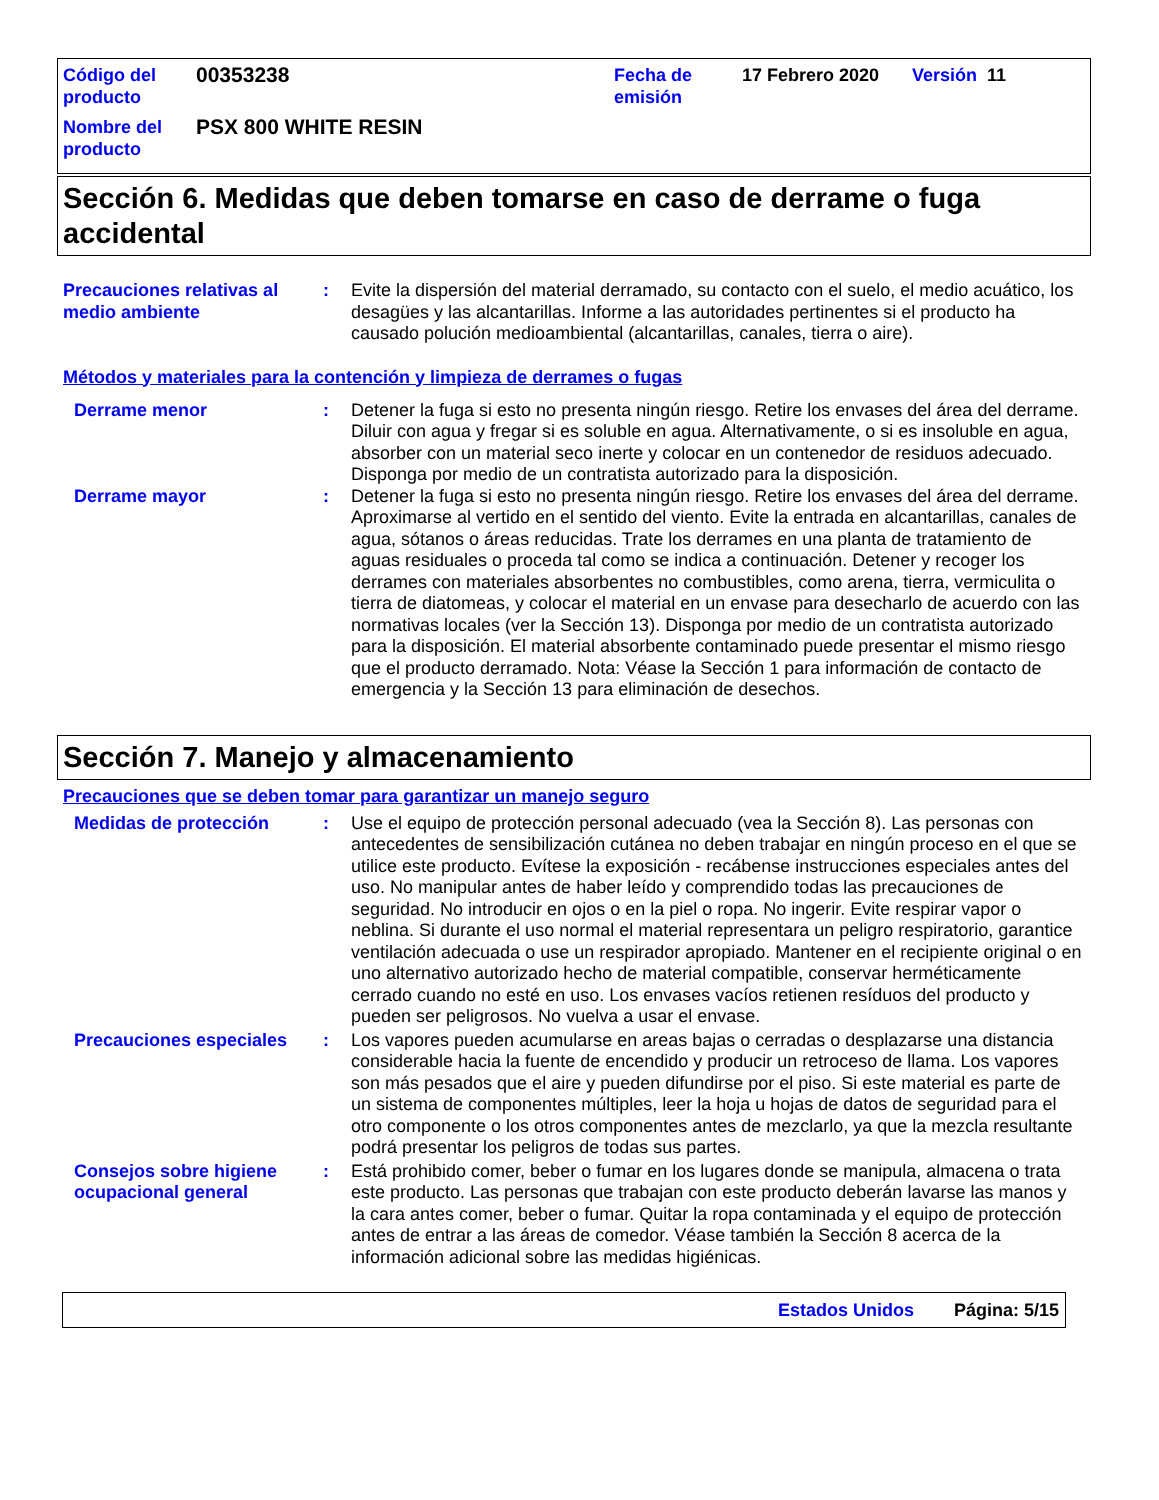| Código del producto | 00353238 | Fecha de emisión | 17 Febrero 2020 | Versión 11 |
| Nombre del producto | PSX 800 WHITE RESIN | | | |
Sección 6. Medidas que deben tomarse en caso de derrame o fuga accidental
Precauciones relativas al medio ambiente
: Evite la dispersión del material derramado, su contacto con el suelo, el medio acuático, los desagües y las alcantarillas. Informe a las autoridades pertinentes si el producto ha causado polución medioambiental (alcantarillas, canales, tierra o aire).
Métodos y materiales para la contención y limpieza de derrames o fugas
Derrame menor : Detener la fuga si esto no presenta ningún riesgo. Retire los envases del área del derrame. Diluir con agua y fregar si es soluble en agua. Alternativamente, o si es insoluble en agua, absorber con un material seco inerte y colocar en un contenedor de residuos adecuado. Disponga por medio de un contratista autorizado para la disposición.
Derrame mayor : Detener la fuga si esto no presenta ningún riesgo. Retire los envases del área del derrame. Aproximarse al vertido en el sentido del viento. Evite la entrada en alcantarillas, canales de agua, sótanos o áreas reducidas. Trate los derrames en una planta de tratamiento de aguas residuales o proceda tal como se indica a continuación. Detener y recoger los derrames con materiales absorbentes no combustibles, como arena, tierra, vermiculita o tierra de diatomeas, y colocar el material en un envase para desecharlo de acuerdo con las normativas locales (ver la Sección 13). Disponga por medio de un contratista autorizado para la disposición. El material absorbente contaminado puede presentar el mismo riesgo que el producto derramado. Nota: Véase la Sección 1 para información de contacto de emergencia y la Sección 13 para eliminación de desechos.
Sección 7. Manejo y almacenamiento
Precauciones que se deben tomar para garantizar un manejo seguro
Medidas de protección : Use el equipo de protección personal adecuado (vea la Sección 8). Las personas con antecedentes de sensibilización cutánea no deben trabajar en ningún proceso en el que se utilice este producto. Evítese la exposición - recábense instrucciones especiales antes del uso. No manipular antes de haber leído y comprendido todas las precauciones de seguridad. No introducir en ojos o en la piel o ropa. No ingerir. Evite respirar vapor o neblina. Si durante el uso normal el material representara un peligro respiratorio, garantice ventilación adecuada o use un respirador apropiado. Mantener en el recipiente original o en uno alternativo autorizado hecho de material compatible, conservar herméticamente cerrado cuando no esté en uso. Los envases vacíos retienen resíduos del producto y pueden ser peligrosos. No vuelva a usar el envase.
Precauciones especiales : Los vapores pueden acumularse en areas bajas o cerradas o desplazarse una distancia considerable hacia la fuente de encendido y producir un retroceso de llama. Los vapores son más pesados que el aire y pueden difundirse por el piso. Si este material es parte de un sistema de componentes múltiples, leer la hoja u hojas de datos de seguridad para el otro componente o los otros componentes antes de mezclarlo, ya que la mezcla resultante podrá presentar los peligros de todas sus partes.
Consejos sobre higiene ocupacional general
: Está prohibido comer, beber o fumar en los lugares donde se manipula, almacena o trata este producto. Las personas que trabajan con este producto deberán lavarse las manos y la cara antes comer, beber o fumar. Quitar la ropa contaminada y el equipo de protección antes de entrar a las áreas de comedor. Véase también la Sección 8 acerca de la información adicional sobre las medidas higiénicas.
Estados Unidos Página: 5/15